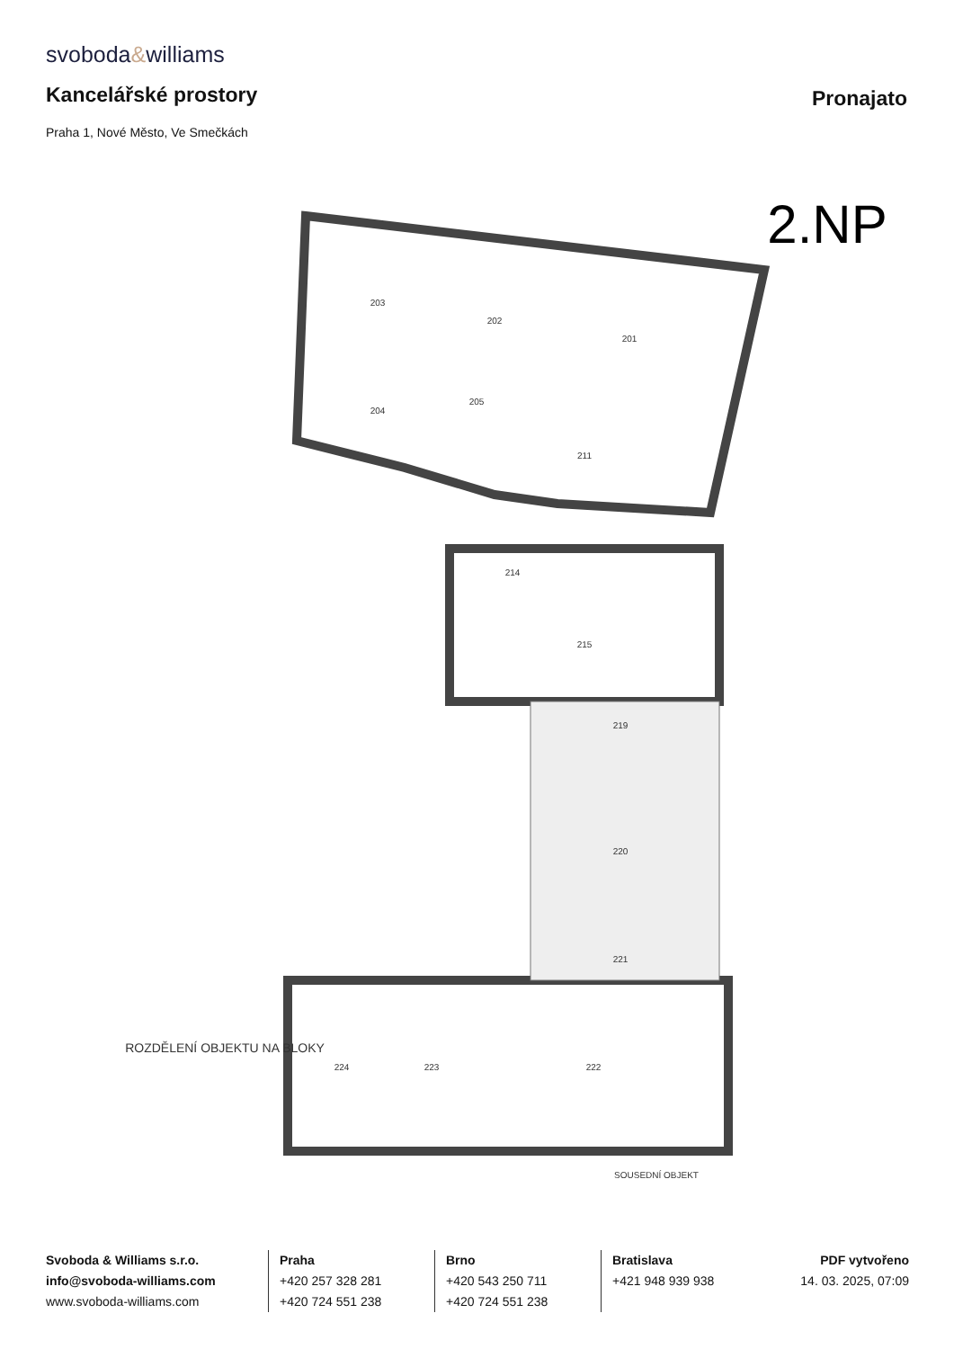svoboda&williams
Kancelářské prostory Pronajato
Praha 1, Nové Město, Ve Smečkách
203
202
201
204
205
211
214
215
219
220
221
222
223
224
2.NP
ROZDĚLENÍ OBJEKTU NA BLOKY
SOUSEDNÍ OBJEKT
Svoboda & Williams s.r.o.
info@svoboda-williams.com
www.svoboda-williams.com
Praha
+420 257 328 281
+420 724 551 238
Brno
+420 543 250 711
+420 724 551 238
Bratislava
+421 948 939 938
PDF vytvořeno
14. 03. 2025, 07:09